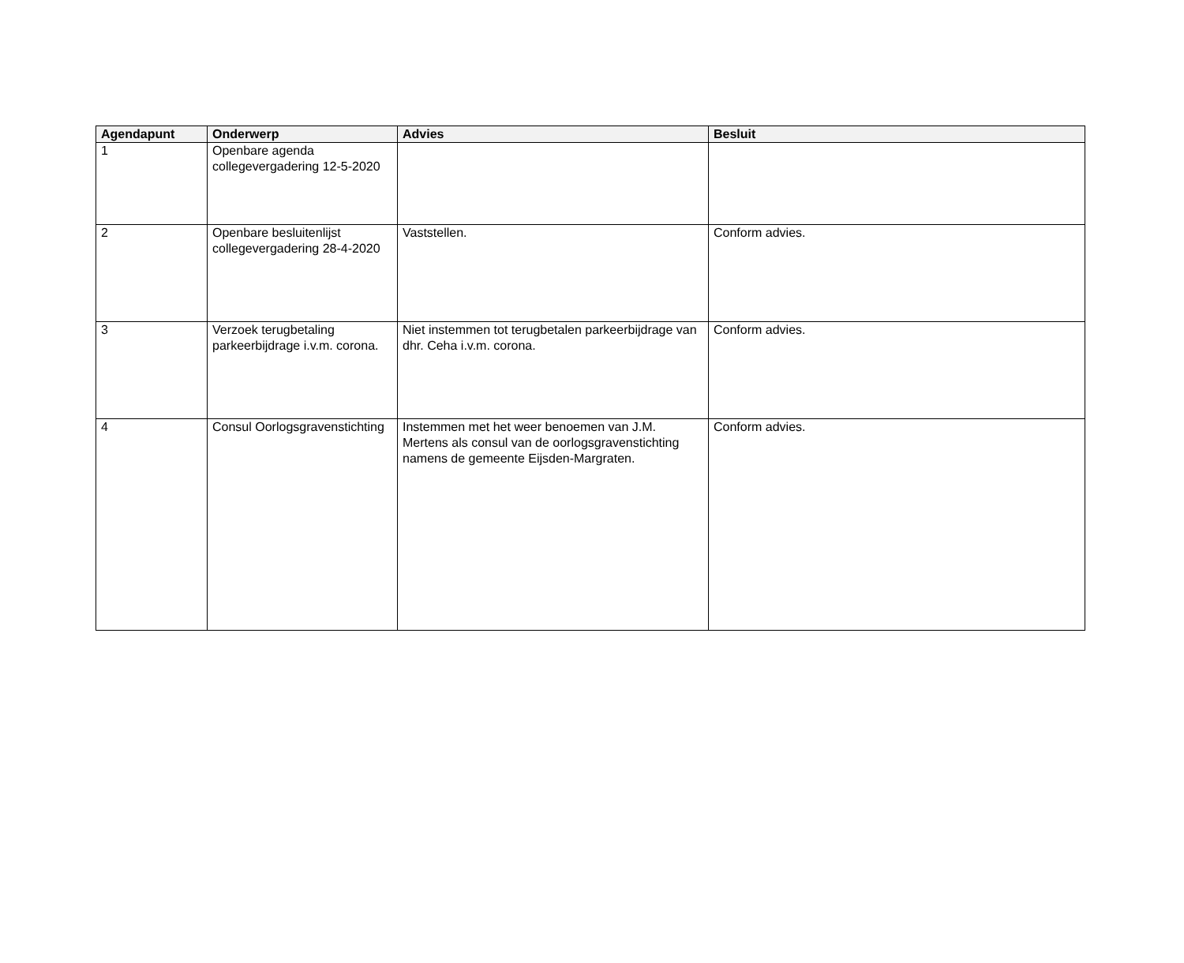| Agendapunt | Onderwerp | Advies | Besluit |
| --- | --- | --- | --- |
| 1 | Openbare agenda collegevergadering 12-5-2020 | | |
| 2 | Openbare besluitenlijst collegevergadering 28-4-2020 | Vaststellen. | Conform advies. |
| 3 | Verzoek terugbetaling parkeerbijdrage i.v.m. corona. | Niet instemmen tot terugbetalen parkeerbijdrage van dhr. Ceha i.v.m. corona. | Conform advies. |
| 4 | Consul Oorlogsgravenstichting | Instemmen met het weer benoemen van J.M. Mertens als consul van de oorlogsgravenstichting namens de gemeente Eijsden-Margraten. | Conform advies. |